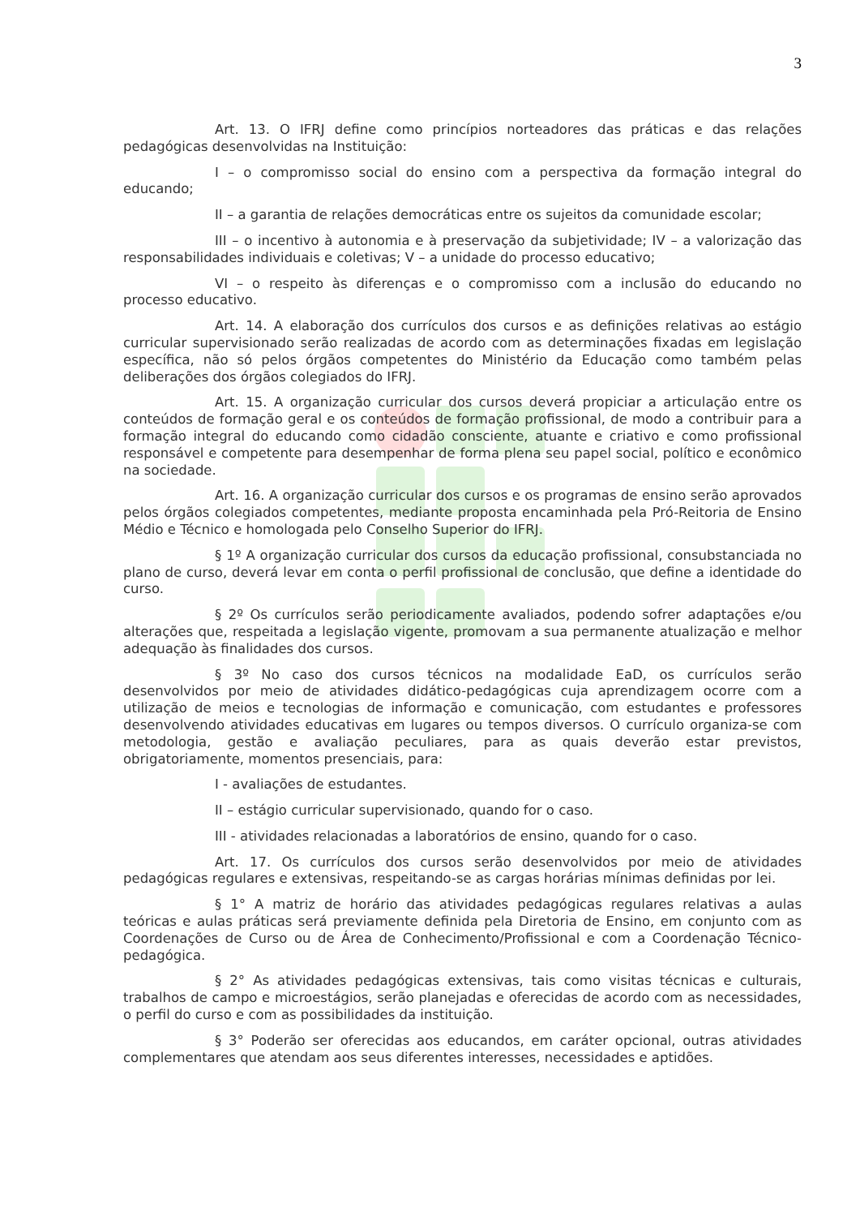3
Art. 13. O IFRJ define como princípios norteadores das práticas e das relações pedagógicas desenvolvidas na Instituição:
I – o compromisso social do ensino com a perspectiva da formação integral do educando;
II – a garantia de relações democráticas entre os sujeitos da comunidade escolar;
III – o incentivo à autonomia e à preservação da subjetividade; IV – a valorização das responsabilidades individuais e coletivas; V – a unidade do processo educativo;
VI – o respeito às diferenças e o compromisso com a inclusão do educando no processo educativo.
Art. 14. A elaboração dos currículos dos cursos e as definições relativas ao estágio curricular supervisionado serão realizadas de acordo com as determinações fixadas em legislação específica, não só pelos órgãos competentes do Ministério da Educação como também pelas deliberações dos órgãos colegiados do IFRJ.
Art. 15. A organização curricular dos cursos deverá propiciar a articulação entre os conteúdos de formação geral e os conteúdos de formação profissional, de modo a contribuir para a formação integral do educando como cidadão consciente, atuante e criativo e como profissional responsável e competente para desempenhar de forma plena seu papel social, político e econômico na sociedade.
Art. 16. A organização curricular dos cursos e os programas de ensino serão aprovados pelos órgãos colegiados competentes, mediante proposta encaminhada pela Pró-Reitoria de Ensino Médio e Técnico e homologada pelo Conselho Superior do IFRJ.
§ 1º A organização curricular dos cursos da educação profissional, consubstanciada no plano de curso, deverá levar em conta o perfil profissional de conclusão, que define a identidade do curso.
§ 2º Os currículos serão periodicamente avaliados, podendo sofrer adaptações e/ou alterações que, respeitada a legislação vigente, promovam a sua permanente atualização e melhor adequação às finalidades dos cursos.
§ 3º No caso dos cursos técnicos na modalidade EaD, os currículos serão desenvolvidos por meio de atividades didático-pedagógicas cuja aprendizagem ocorre com a utilização de meios e tecnologias de informação e comunicação, com estudantes e professores desenvolvendo atividades educativas em lugares ou tempos diversos. O currículo organiza-se com metodologia, gestão e avaliação peculiares, para as quais deverão estar previstos, obrigatoriamente, momentos presenciais, para:
I - avaliações de estudantes.
II – estágio curricular supervisionado, quando for o caso.
III - atividades relacionadas a laboratórios de ensino, quando for o caso.
Art. 17. Os currículos dos cursos serão desenvolvidos por meio de atividades pedagógicas regulares e extensivas, respeitando-se as cargas horárias mínimas definidas por lei.
§ 1° A matriz de horário das atividades pedagógicas regulares relativas a aulas teóricas e aulas práticas será previamente definida pela Diretoria de Ensino, em conjunto com as Coordenações de Curso ou de Área de Conhecimento/Profissional e com a Coordenação Técnico-pedagógica.
§ 2° As atividades pedagógicas extensivas, tais como visitas técnicas e culturais, trabalhos de campo e microestágios, serão planejadas e oferecidas de acordo com as necessidades, o perfil do curso e com as possibilidades da instituição.
§ 3° Poderão ser oferecidas aos educandos, em caráter opcional, outras atividades complementares que atendam aos seus diferentes interesses, necessidades e aptidões.